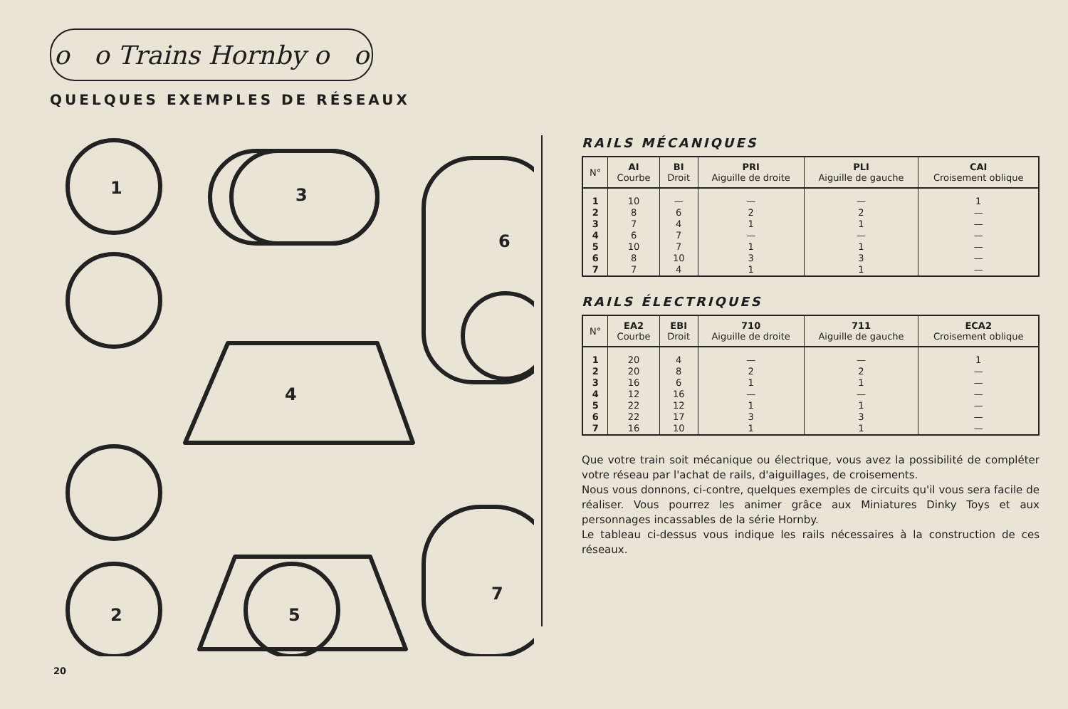o o Trains Hornby o o
QUELQUES EXEMPLES DE RÉSEAUX
1
3
6
4
2
5
7
20
RAILS MÉCANIQUES
| N° | AI Courbe | BI Droit | PRI Aiguille de droite | PLI Aiguille de gauche | CAI Croisement oblique |
| --- | --- | --- | --- | --- | --- |
| 1 | 10 | — | — | — | 1 |
| 2 | 8 | 6 | 2 | 2 | — |
| 3 | 7 | 4 | 1 | 1 | — |
| 4 | 6 | 7 | — | — | — |
| 5 | 10 | 7 | 1 | 1 | — |
| 6 | 8 | 10 | 3 | 3 | — |
| 7 | 7 | 4 | 1 | 1 | — |
RAILS ÉLECTRIQUES
| N° | EA2 Courbe | EBI Droit | 710 Aiguille de droite | 711 Aiguille de gauche | ECA2 Croisement oblique |
| --- | --- | --- | --- | --- | --- |
| 1 | 20 | 4 | — | — | 1 |
| 2 | 20 | 8 | 2 | 2 | — |
| 3 | 16 | 6 | 1 | 1 | — |
| 4 | 12 | 16 | — | — | — |
| 5 | 22 | 12 | 1 | 1 | — |
| 6 | 22 | 17 | 3 | 3 | — |
| 7 | 16 | 10 | 1 | 1 | — |
Que votre train soit mécanique ou électrique, vous avez la possibilité de compléter votre réseau par l'achat de rails, d'aiguillages, de croisements.
Nous vous donnons, ci-contre, quelques exemples de circuits qu'il vous sera facile de réaliser. Vous pourrez les animer grâce aux Miniatures Dinky Toys et aux personnages incassables de la série Hornby.
Le tableau ci-dessus vous indique les rails nécessaires à la construction de ces réseaux.